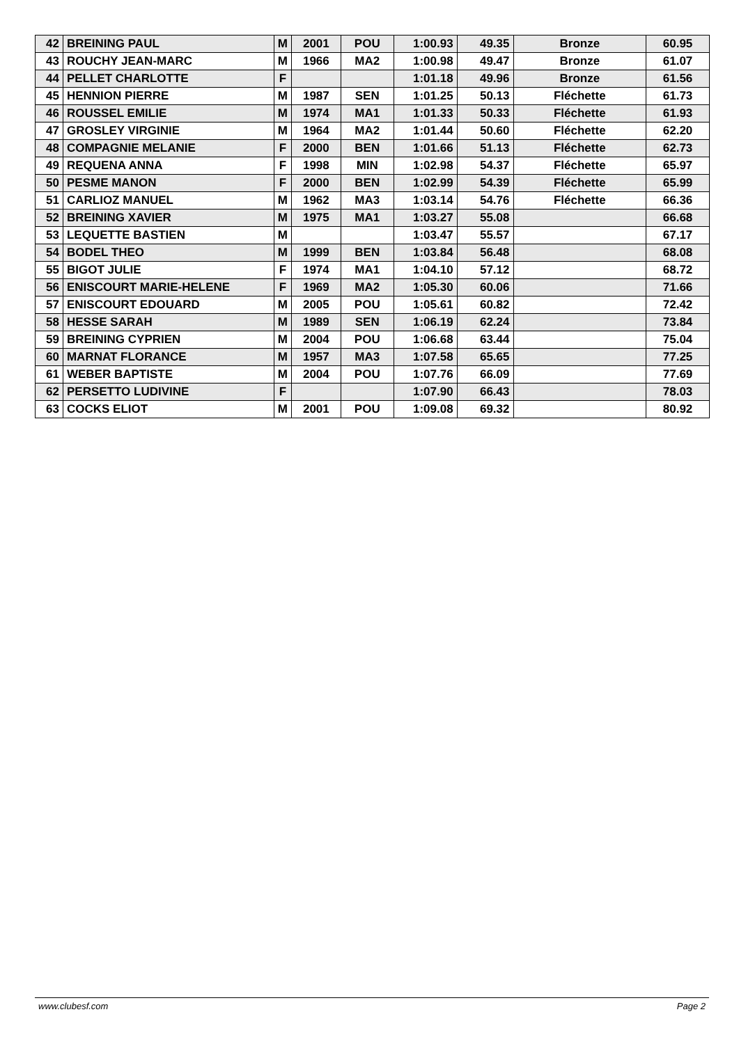| 42 | BREINING PAUL | M | 2001 | POU | 1:00.93 | 49.35 | Bronze | 60.95 |
| 43 | ROUCHY JEAN-MARC | M | 1966 | MA2 | 1:00.98 | 49.47 | Bronze | 61.07 |
| 44 | PELLET CHARLOTTE | F | | | 1:01.18 | 49.96 | Bronze | 61.56 |
| 45 | HENNION PIERRE | M | 1987 | SEN | 1:01.25 | 50.13 | Fléchette | 61.73 |
| 46 | ROUSSEL EMILIE | M | 1974 | MA1 | 1:01.33 | 50.33 | Fléchette | 61.93 |
| 47 | GROSLEY VIRGINIE | M | 1964 | MA2 | 1:01.44 | 50.60 | Fléchette | 62.20 |
| 48 | COMPAGNIE MELANIE | F | 2000 | BEN | 1:01.66 | 51.13 | Fléchette | 62.73 |
| 49 | REQUENA ANNA | F | 1998 | MIN | 1:02.98 | 54.37 | Fléchette | 65.97 |
| 50 | PESME MANON | F | 2000 | BEN | 1:02.99 | 54.39 | Fléchette | 65.99 |
| 51 | CARLIOZ MANUEL | M | 1962 | MA3 | 1:03.14 | 54.76 | Fléchette | 66.36 |
| 52 | BREINING XAVIER | M | 1975 | MA1 | 1:03.27 | 55.08 | | 66.68 |
| 53 | LEQUETTE BASTIEN | M | | | 1:03.47 | 55.57 | | 67.17 |
| 54 | BODEL THEO | M | 1999 | BEN | 1:03.84 | 56.48 | | 68.08 |
| 55 | BIGOT JULIE | F | 1974 | MA1 | 1:04.10 | 57.12 | | 68.72 |
| 56 | ENISCOURT MARIE-HELENE | F | 1969 | MA2 | 1:05.30 | 60.06 | | 71.66 |
| 57 | ENISCOURT EDOUARD | M | 2005 | POU | 1:05.61 | 60.82 | | 72.42 |
| 58 | HESSE SARAH | M | 1989 | SEN | 1:06.19 | 62.24 | | 73.84 |
| 59 | BREINING CYPRIEN | M | 2004 | POU | 1:06.68 | 63.44 | | 75.04 |
| 60 | MARNAT FLORANCE | M | 1957 | MA3 | 1:07.58 | 65.65 | | 77.25 |
| 61 | WEBER BAPTISTE | M | 2004 | POU | 1:07.76 | 66.09 | | 77.69 |
| 62 | PERSETTO LUDIVINE | F | | | 1:07.90 | 66.43 | | 78.03 |
| 63 | COCKS ELIOT | M | 2001 | POU | 1:09.08 | 69.32 | | 80.92 |
www.clubesf.com Page 2